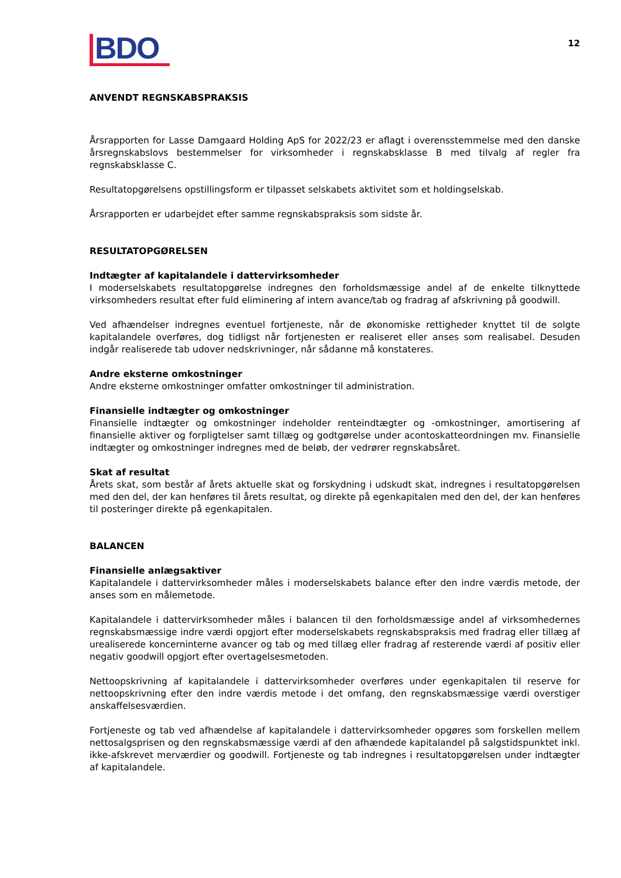BDO
12
ANVENDT REGNSKABSPRAKSIS
Årsrapporten for Lasse Damgaard Holding ApS for 2022/23 er aflagt i overensstemmelse med den danske årsregnskabslovs bestemmelser for virksomheder i regnskabsklasse B med tilvalg af regler fra regnskabsklasse C.
Resultatopgørelsens opstillingsform er tilpasset selskabets aktivitet som et holdingselskab.
Årsrapporten er udarbejdet efter samme regnskabspraksis som sidste år.
RESULTATOPGØRELSEN
Indtægter af kapitalandele i dattervirksomheder
I moderselskabets resultatopgørelse indregnes den forholdsmæssige andel af de enkelte tilknyttede virksomheders resultat efter fuld eliminering af intern avance/tab og fradrag af afskrivning på goodwill.
Ved afhændelser indregnes eventuel fortjeneste, når de økonomiske rettigheder knyttet til de solgte kapitalandele overføres, dog tidligst når fortjenesten er realiseret eller anses som realisabel. Desuden indgår realiserede tab udover nedskrivninger, når sådanne må konstateres.
Andre eksterne omkostninger
Andre eksterne omkostninger omfatter omkostninger til administration.
Finansielle indtægter og omkostninger
Finansielle indtægter og omkostninger indeholder renteindtægter og -omkostninger, amortisering af finansielle aktiver og forpligtelser samt tillæg og godtgørelse under acontoskatteordningen mv. Finansielle indtægter og omkostninger indregnes med de beløb, der vedrører regnskabsåret.
Skat af resultat
Årets skat, som består af årets aktuelle skat og forskydning i udskudt skat, indregnes i resultatopgørelsen med den del, der kan henføres til årets resultat, og direkte på egenkapitalen med den del, der kan henføres til posteringer direkte på egenkapitalen.
BALANCEN
Finansielle anlægsaktiver
Kapitalandele i dattervirksomheder måles i moderselskabets balance efter den indre værdis metode, der anses som en målemetode.
Kapitalandele i dattervirksomheder måles i balancen til den forholdsmæssige andel af virksomhedernes regnskabsmæssige indre værdi opgjort efter moderselskabets regnskabspraksis med fradrag eller tillæg af urealiserede koncerninterne avancer og tab og med tillæg eller fradrag af resterende værdi af positiv eller negativ goodwill opgjort efter overtagelsesmetoden.
Nettoopskrivning af kapitalandele i dattervirksomheder overføres under egenkapitalen til reserve for nettoopskrivning efter den indre værdis metode i det omfang, den regnskabsmæssige værdi overstiger anskaffelsesværdien.
Fortjeneste og tab ved afhændelse af kapitalandele i dattervirksomheder opgøres som forskellen mellem nettosalgsprisen og den regnskabsmæssige værdi af den afhændede kapitalandel på salgstidspunktet inkl. ikke-afskrevet merværdier og goodwill. Fortjeneste og tab indregnes i resultatopgørelsen under indtægter af kapitalandele.